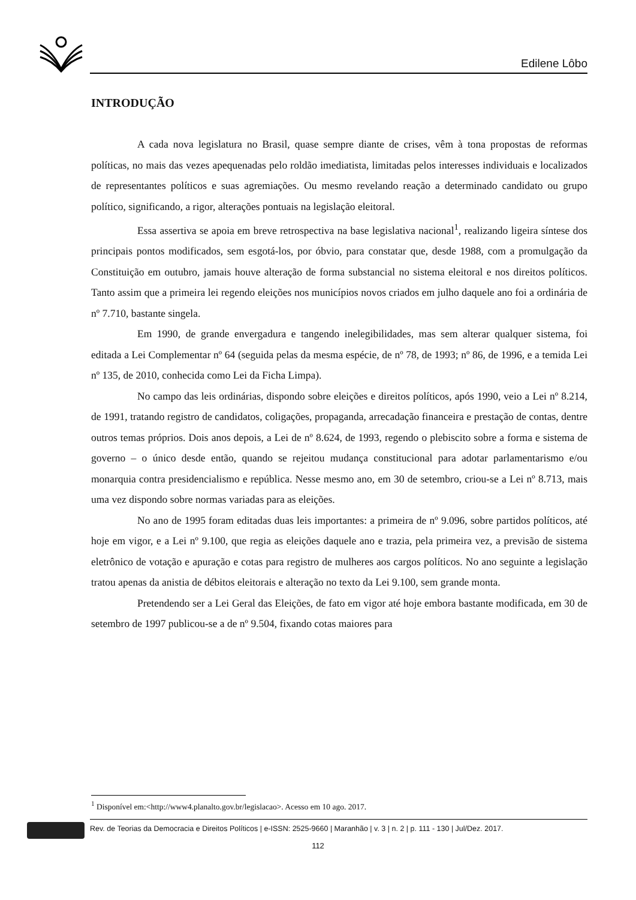Edilene Lôbo
INTRODUÇÃO
A cada nova legislatura no Brasil, quase sempre diante de crises, vêm à tona propostas de reformas políticas, no mais das vezes apequenadas pelo roldão imediatista, limitadas pelos interesses individuais e localizados de representantes políticos e suas agremiações. Ou mesmo revelando reação a determinado candidato ou grupo político, significando, a rigor, alterações pontuais na legislação eleitoral.
Essa assertiva se apoia em breve retrospectiva na base legislativa nacional<sup>1</sup>, realizando ligeira síntese dos principais pontos modificados, sem esgotá-los, por óbvio, para constatar que, desde 1988, com a promulgação da Constituição em outubro, jamais houve alteração de forma substancial no sistema eleitoral e nos direitos políticos. Tanto assim que a primeira lei regendo eleições nos municípios novos criados em julho daquele ano foi a ordinária de nº 7.710, bastante singela.
Em 1990, de grande envergadura e tangendo inelegibilidades, mas sem alterar qualquer sistema, foi editada a Lei Complementar nº 64 (seguida pelas da mesma espécie, de nº 78, de 1993; nº 86, de 1996, e a temida Lei nº 135, de 2010, conhecida como Lei da Ficha Limpa).
No campo das leis ordinárias, dispondo sobre eleições e direitos políticos, após 1990, veio a Lei nº 8.214, de 1991, tratando registro de candidatos, coligações, propaganda, arrecadação financeira e prestação de contas, dentre outros temas próprios. Dois anos depois, a Lei de nº 8.624, de 1993, regendo o plebiscito sobre a forma e sistema de governo – o único desde então, quando se rejeitou mudança constitucional para adotar parlamentarismo e/ou monarquia contra presidencialismo e república. Nesse mesmo ano, em 30 de setembro, criou-se a Lei nº 8.713, mais uma vez dispondo sobre normas variadas para as eleições.
No ano de 1995 foram editadas duas leis importantes: a primeira de nº 9.096, sobre partidos políticos, até hoje em vigor, e a Lei nº 9.100, que regia as eleições daquele ano e trazia, pela primeira vez, a previsão de sistema eletrônico de votação e apuração e cotas para registro de mulheres aos cargos políticos. No ano seguinte a legislação tratou apenas da anistia de débitos eleitorais e alteração no texto da Lei 9.100, sem grande monta.
Pretendendo ser a Lei Geral das Eleições, de fato em vigor até hoje embora bastante modificada, em 30 de setembro de 1997 publicou-se a de nº 9.504, fixando cotas maiores para
<sup>1</sup> Disponível em:<http://www4.planalto.gov.br/legislacao>. Acesso em 10 ago. 2017.
Rev. de Teorias da Democracia e Direitos Políticos | e-ISSN: 2525-9660 | Maranhão | v. 3 | n. 2 | p. 111 - 130 | Jul/Dez. 2017.
112